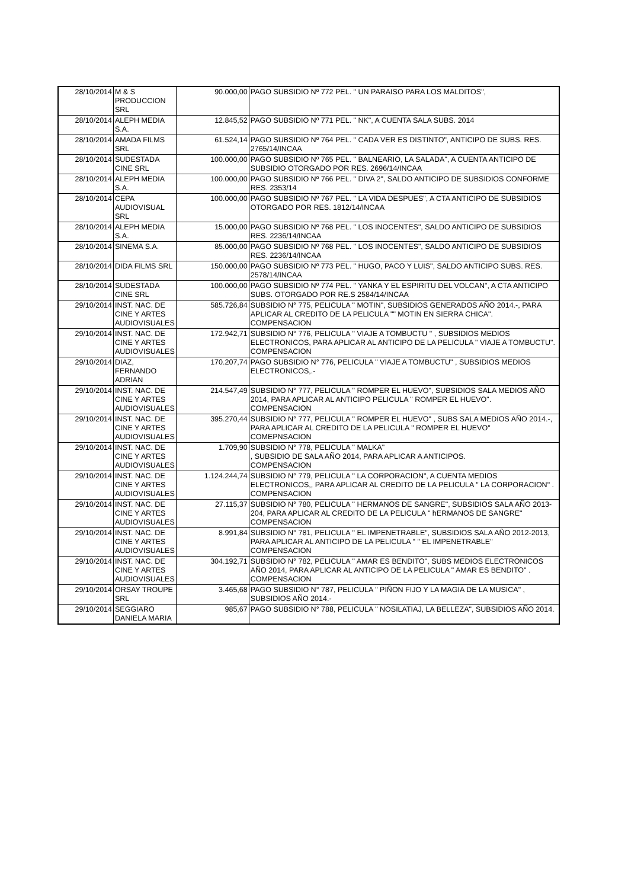| 28/10/2014 | M & S PRODUCCION SRL | 90.000,00 | PAGO SUBSIDIO Nº 772 PEL. " UN PARAISO PARA LOS MALDITOS", |
| 28/10/2014 | ALEPH MEDIA S.A. | 12.845,52 | PAGO SUBSIDIO Nº 771 PEL. " NK", A CUENTA SALA SUBS. 2014 |
| 28/10/2014 | AMADA FILMS SRL | 61.524,14 | PAGO SUBSIDIO Nº 764 PEL. " CADA VER ES DISTINTO", ANTICIPO DE SUBS. RES. 2765/14/INCAA |
| 28/10/2014 | SUDESTADA CINE SRL | 100.000,00 | PAGO SUBSIDIO Nº 765 PEL. " BALNEARIO, LA SALADA", A CUENTA ANTICIPO DE SUBSIDIO OTORGADO POR RES. 2696/14/INCAA |
| 28/10/2014 | ALEPH MEDIA S.A. | 100.000,00 | PAGO SUBSIDIO Nº 766 PEL. " DIVA 2", SALDO ANTICIPO DE SUBSIDIOS CONFORME RES. 2353/14 |
| 28/10/2014 | CEPA AUDIOVISUAL SRL | 100.000,00 | PAGO SUBSIDIO Nº 767 PEL. " LA VIDA DESPUES", A CTA ANTICIPO DE SUBSIDIOS OTORGADO POR RES. 1812/14/INCAA |
| 28/10/2014 | ALEPH MEDIA S.A. | 15.000,00 | PAGO SUBSIDIO Nº 768 PEL. " LOS INOCENTES", SALDO ANTICIPO DE SUBSIDIOS RES. 2236/14/INCAA |
| 28/10/2014 | SINEMA S.A. | 85.000,00 | PAGO SUBSIDIO Nº 768 PEL. " LOS INOCENTES", SALDO ANTICIPO DE SUBSIDIOS RES. 2236/14/INCAA |
| 28/10/2014 | DIDA FILMS SRL | 150.000,00 | PAGO SUBSIDIO Nº 773 PEL. " HUGO, PACO Y LUIS", SALDO ANTICIPO SUBS. RES. 2578/14/INCAA |
| 28/10/2014 | SUDESTADA CINE SRL | 100.000,00 | PAGO SUBSIDIO Nº 774 PEL. " YANKA Y EL ESPIRITU DEL VOLCAN", A CTA ANTICIPO SUBS. OTORGADO POR RE.S 2584/14/INCAA |
| 29/10/2014 | INST. NAC. DE CINE Y ARTES AUDIOVISUALES | 585.726,84 | SUBSIDIO N° 775, PELICULA " MOTIN", SUBSIDIOS GENERADOS AÑO 2014.-, PARA APLICAR AL CREDITO DE LA PELICULA "" MOTIN EN SIERRA CHICA". COMPENSACION |
| 29/10/2014 | INST. NAC. DE CINE Y ARTES AUDIOVISUALES | 172.942,71 | SUBSIDIO N° 776, PELICULA " VIAJE A TOMBUCTU " , SUBSIDIOS MEDIOS ELECTRONICOS, PARA APLICAR AL ANTICIPO DE LA PELICULA " VIAJE A TOMBUCTU". COMPENSACION |
| 29/10/2014 | DIAZ, FERNANDO ADRIAN | 170.207,74 | PAGO SUBSIDIO N° 776, PELICULA " VIAJE A TOMBUCTU" , SUBSIDIOS MEDIOS ELECTRONICOS,.- |
| 29/10/2014 | INST. NAC. DE CINE Y ARTES AUDIOVISUALES | 214.547,49 | SUBSIDIO N° 777, PELICULA " ROMPER EL HUEVO", SUBSIDIOS SALA MEDIOS AÑO 2014, PARA APLICAR AL ANTICIPO PELICULA " ROMPER EL HUEVO". COMPENSACION |
| 29/10/2014 | INST. NAC. DE CINE Y ARTES AUDIOVISUALES | 395.270,44 | SUBSIDIO N° 777, PELICULA " ROMPER EL HUEVO" , SUBS SALA MEDIOS AÑO 2014.-, PARA APLICAR AL CREDITO DE LA PELICULA " ROMPER EL HUEVO" COMEPNSACION |
| 29/10/2014 | INST. NAC. DE CINE Y ARTES AUDIOVISUALES | 1.709,90 | SUBSIDIO N° 778, PELICULA " MALKA" , SUBSIDIO DE SALA AÑO 2014, PARA APLICAR A ANTICIPOS. COMPENSACION |
| 29/10/2014 | INST. NAC. DE CINE Y ARTES AUDIOVISUALES | 1.124.244,74 | SUBSIDIO N° 779, PELICULA " LA CORPORACION", A CUENTA MEDIOS ELECTRONICOS,, PARA APLICAR AL CREDITO DE LA PELICULA " LA CORPORACION" . COMPENSACION |
| 29/10/2014 | INST. NAC. DE CINE Y ARTES AUDIOVISUALES | 27.115,37 | SUBSIDIO N° 780, PELICULA " HERMANOS DE SANGRE", SUBSIDIOS SALA AÑO 2013-204, PARA APLICAR AL CREDITO DE LA PELICULA " hERMANOS DE SANGRE" COMPENSACION |
| 29/10/2014 | INST. NAC. DE CINE Y ARTES AUDIOVISUALES | 8.991,84 | SUBSIDIO N° 781, PELICULA " EL IMPENETRABLE", SUBSIDIOS SALA AÑO 2012-2013, PARA APLICAR AL ANTICIPO DE LA PELICULA " " EL IMPENETRABLE" COMPENSACION |
| 29/10/2014 | INST. NAC. DE CINE Y ARTES AUDIOVISUALES | 304.192,71 | SUBSIDIO N° 782, PELICULA " AMAR ES BENDITO", SUBS MEDIOS ELECTRONICOS AÑO 2014, PARA APLICAR AL ANTICIPO DE LA PELICULA " AMAR ES BENDITO" . COMPENSACION |
| 29/10/2014 | ORSAY TROUPE SRL | 3.465,68 | PAGO SUBSIDIO N° 787, PELICULA " PIÑON FIJO Y LA MAGIA DE LA MUSICA" , SUBSIDIOS AÑO 2014.- |
| 29/10/2014 | SEGGIARO DANIELA MARIA | 985,67 | PAGO SUBSIDIO N° 788, PELICULA " NOSILATIAJ, LA BELLEZA", SUBSIDIOS AÑO 2014. |